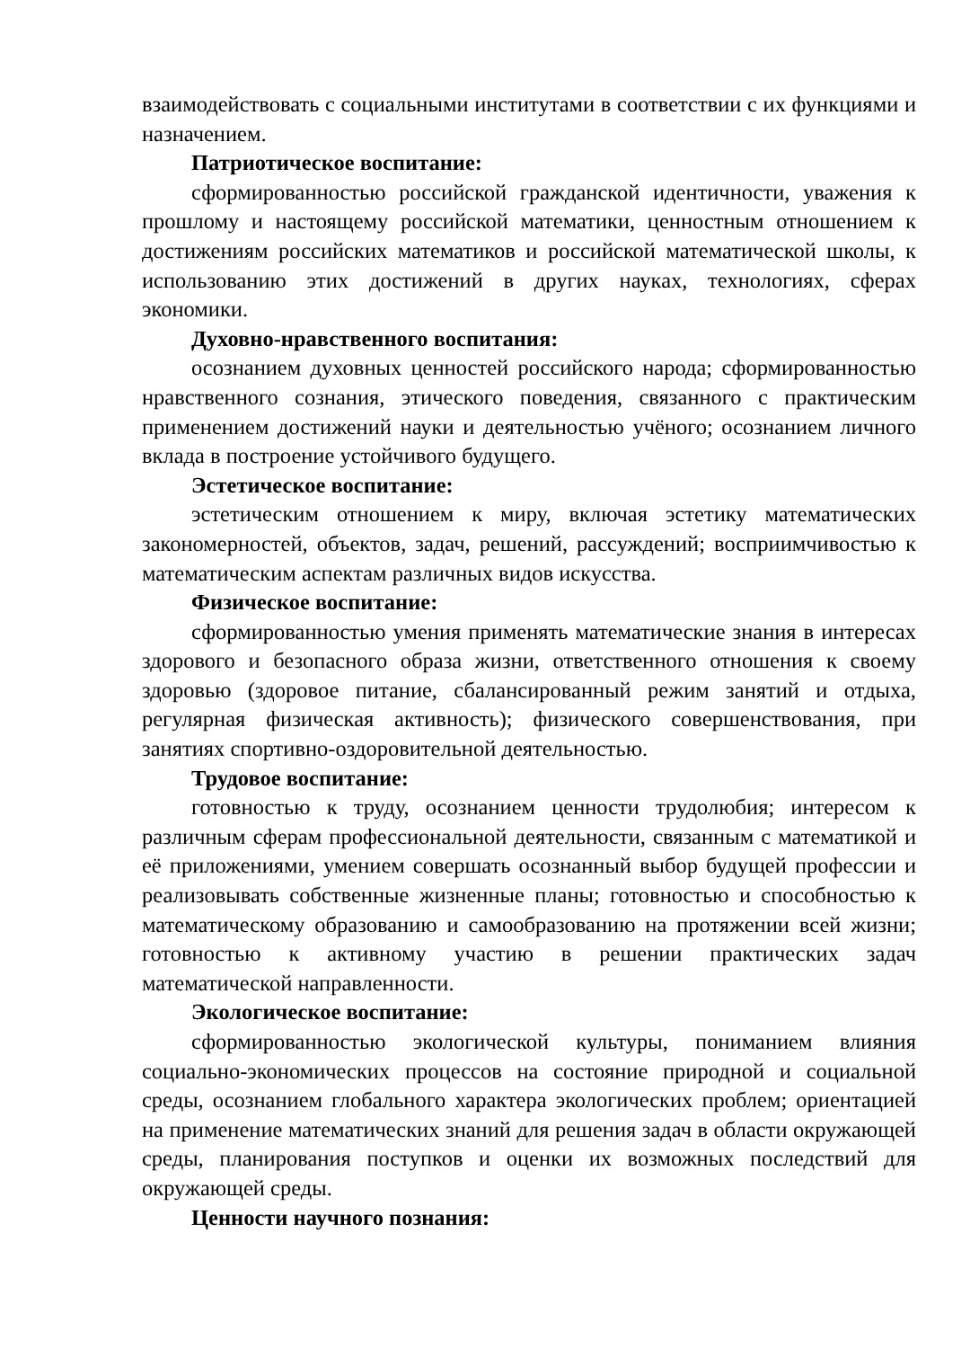взаимодействовать с социальными институтами в соответствии с их функциями и назначением.
Патриотическое воспитание:
сформированностью российской гражданской идентичности, уважения к прошлому и настоящему российской математики, ценностным отношением к достижениям российских математиков и российской математической школы, к использованию этих достижений в других науках, технологиях, сферах экономики.
Духовно-нравственного воспитания:
осознанием духовных ценностей российского народа; сформированностью нравственного сознания, этического поведения, связанного с практическим применением достижений науки и деятельностью учёного; осознанием личного вклада в построение устойчивого будущего.
Эстетическое воспитание:
эстетическим отношением к миру, включая эстетику математических закономерностей, объектов, задач, решений, рассуждений; восприимчивостью к математическим аспектам различных видов искусства.
Физическое воспитание:
сформированностью умения применять математические знания в интересах здорового и безопасного образа жизни, ответственного отношения к своему здоровью (здоровое питание, сбалансированный режим занятий и отдыха, регулярная физическая активность); физического совершенствования, при занятиях спортивно-оздоровительной деятельностью.
Трудовое воспитание:
готовностью к труду, осознанием ценности трудолюбия; интересом к различным сферам профессиональной деятельности, связанным с математикой и её приложениями, умением совершать осознанный выбор будущей профессии и реализовывать собственные жизненные планы; готовностью и способностью к математическому образованию и самообразованию на протяжении всей жизни; готовностью к активному участию в решении практических задач математической направленности.
Экологическое воспитание:
сформированностью экологической культуры, пониманием влияния социально-экономических процессов на состояние природной и социальной среды, осознанием глобального характера экологических проблем; ориентацией на применение математических знаний для решения задач в области окружающей среды, планирования поступков и оценки их возможных последствий для окружающей среды.
Ценности научного познания: